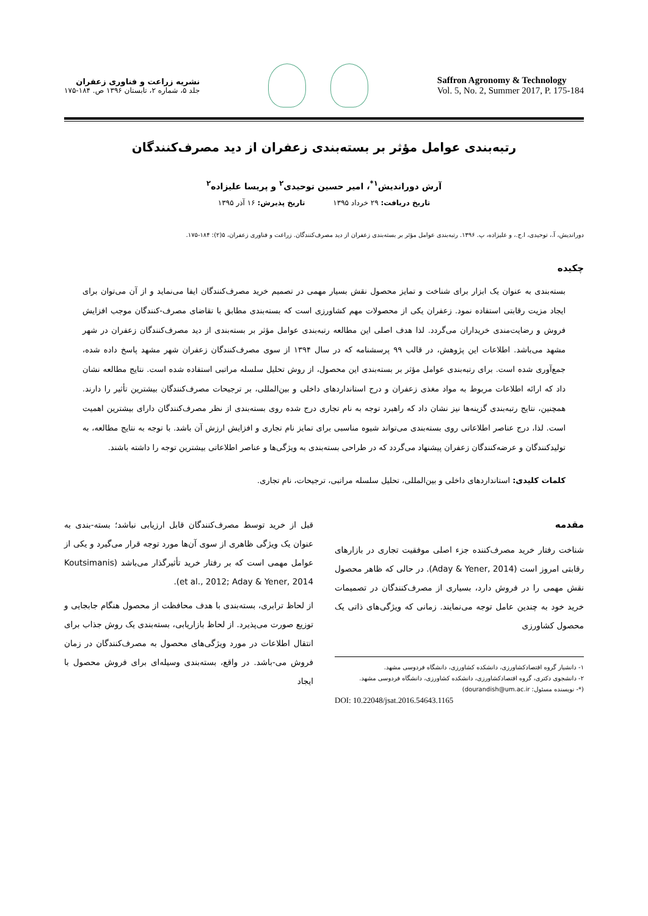نشریه زراعت و فناوری زعفران
جلد ۵، شماره ۲، تابستان ۱۳۹۶ ص. ۱۸۴-۱۷۵
Saffron Agronomy & Technology
Vol. 5, No. 2, Summer 2017, P. 175-184
رتبه‌بندی عوامل مؤثر بر بسته‌بندی زعفران از دید مصرف‌کنندگان
آرش دوراندیش<sup>۱*</sup>، امیر حسین توحیدی<sup>۲</sup> و پریسا علیزاده<sup>۲</sup>
تاریخ دریافت: ۲۹ خرداد ۱۳۹۵ تاریخ پذیرش: ۱۶ آذر ۱۳۹۵
دوراندیش، آ.، توحیدی، ا.ح.، و علیزاده، پ. ۱۳۹۶. رتبه‌بندی عوامل مؤثر بر بسته‌بندی زعفران از دید مصرف‌کنندگان. زراعت و فناوری زعفران، ۵(۲): ۱۸۴-۱۷۵.
چکیده
بسته‌بندی به عنوان یک ابزار برای شناخت و تمایز محصول نقش بسیار مهمی در تصمیم خرید مصرف‌کنندگان ایفا می‌نماید و از آن می‌توان برای ایجاد مزیت رقابتی استفاده نمود. زعفران یکی از محصولات مهم کشاورزی است که بسته‌بندی مطابق با تقاضای مصرف-کنندگان موجب افزایش فروش و رضایت‌مندی خریداران می‌گردد. لذا هدف اصلی این مطالعه رتبه‌بندی عوامل مؤثر بر بسته‌بندی از دید مصرف‌کنندگان زعفران در شهر مشهد می‌باشد. اطلاعات این پژوهش، در قالب ۹۹ پرسشنامه که در سال ۱۳۹۴ از سوی مصرف‌کنندگان زعفران شهر مشهد پاسخ داده شده، جمع‌آوری شده است. برای رتبه‌بندی عوامل مؤثر بر بسته‌بندی این محصول، از روش تحلیل سلسله مراتبی استفاده شده است. نتایج مطالعه نشان داد که ارائه اطلاعات مربوط به مواد مغذی زعفران و درج استانداردهای داخلی و بین‌المللی، بر ترجیحات مصرف‌کنندگان بیشترین تأثیر را دارند. همچنین، نتایج رتبه‌بندی گزینه‌ها نیز نشان داد که راهبرد توجه به نام تجاری درج شده روی بسته‌بندی از نظر مصرف‌کنندگان دارای بیشترین اهمیت است. لذا، درج عناصر اطلاعاتی روی بسته‌بندی می‌تواند شیوه مناسبی برای تمایز نام تجاری و افزایش ارزش آن باشد. با توجه به نتایج مطالعه، به تولیدکنندگان و عرضه‌کنندگان زعفران پیشنهاد می‌گردد که در طراحی بسته‌بندی به ویژگی‌ها و عناصر اطلاعاتی بیشترین توجه را داشته باشند.
کلمات کلیدی: استانداردهای داخلی و بین‌المللی، تحلیل سلسله مراتبی، ترجیحات، نام تجاری.
مقدمه
شناخت رفتار خرید مصرف‌کننده جزء اصلی موفقیت تجاری در بازارهای رقابتی امروز است (Aday & Yener, 2014). در حالی که ظاهر محصول نقش مهمی را در فروش دارد، بسیاری از مصرف‌کنندگان در تصمیمات خرید خود به چندین عامل توجه می‌نمایند. زمانی که ویژگی‌های ذاتی یک محصول کشاورزی
۱- دانشیار گروه اقتصادکشاورزی، دانشکده کشاورزی، دانشگاه فردوسی مشهد.
۲- دانشجوی دکتری، گروه اقتصادکشاورزی، دانشکده کشاورزی، دانشگاه فردوسی مشهد.
(*- نویسنده مسئول: dourandish@um.ac.ir)
DOI: 10.22048/jsat.2016.54643.1165
قبل از خرید توسط مصرف‌کنندگان قابل ارزیابی نباشد؛ بسته-بندی به عنوان یک ویژگی ظاهری از سوی آن‌ها مورد توجه قرار می‌گیرد و یکی از عوامل مهمی است که بر رفتار خرید تأثیرگذار می‌باشد (Koutsimanis et al., 2012; Aday & Yener, 2014).
از لحاظ ترابری، بسته‌بندی با هدف محافظت از محصول هنگام جابجایی و توزیع صورت می‌پذیرد. از لحاظ بازاریابی، بسته‌بندی یک روش جذاب برای انتقال اطلاعات در مورد ویژگی‌های محصول به مصرف‌کنندگان در زمان فروش می-باشد. در واقع، بسته‌بندی وسیله‌ای برای فروش محصول با ایجاد